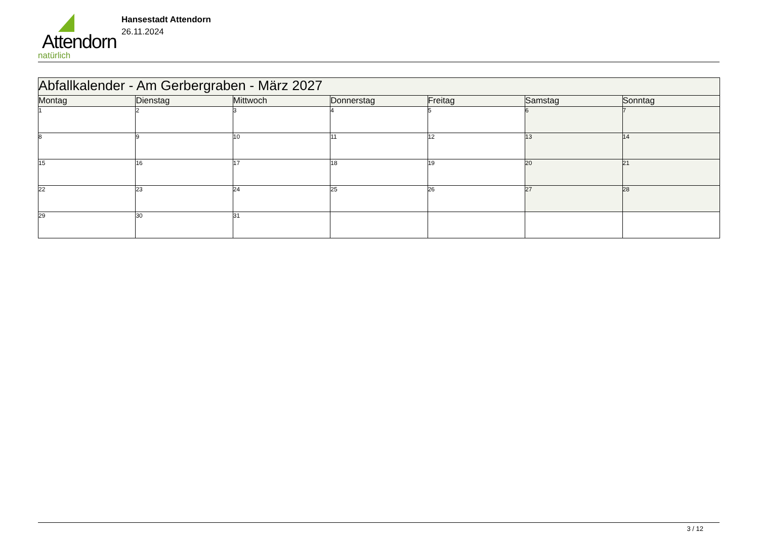Attendorn
natürlich
Hansestadt Attendorn
26.11.2024
| Abfallkalender - Am Gerbergraben - März 2027 | | | | | | |
| --- | --- | --- | --- | --- | --- | --- |
| Montag | Dienstag | Mittwoch | Donnerstag | Freitag | Samstag | Sonntag |
| 1 | 2 | 3 | 4 | 5 | 6 | 7 |
| 8 | 9 | 10 | 11 | 12 | 13 | 14 |
| 15 | 16 | 17 | 18 | 19 | 20 | 21 |
| 22 | 23 | 24 | 25 | 26 | 27 | 28 |
| 29 | 30 | 31 | | | | |
3 / 12